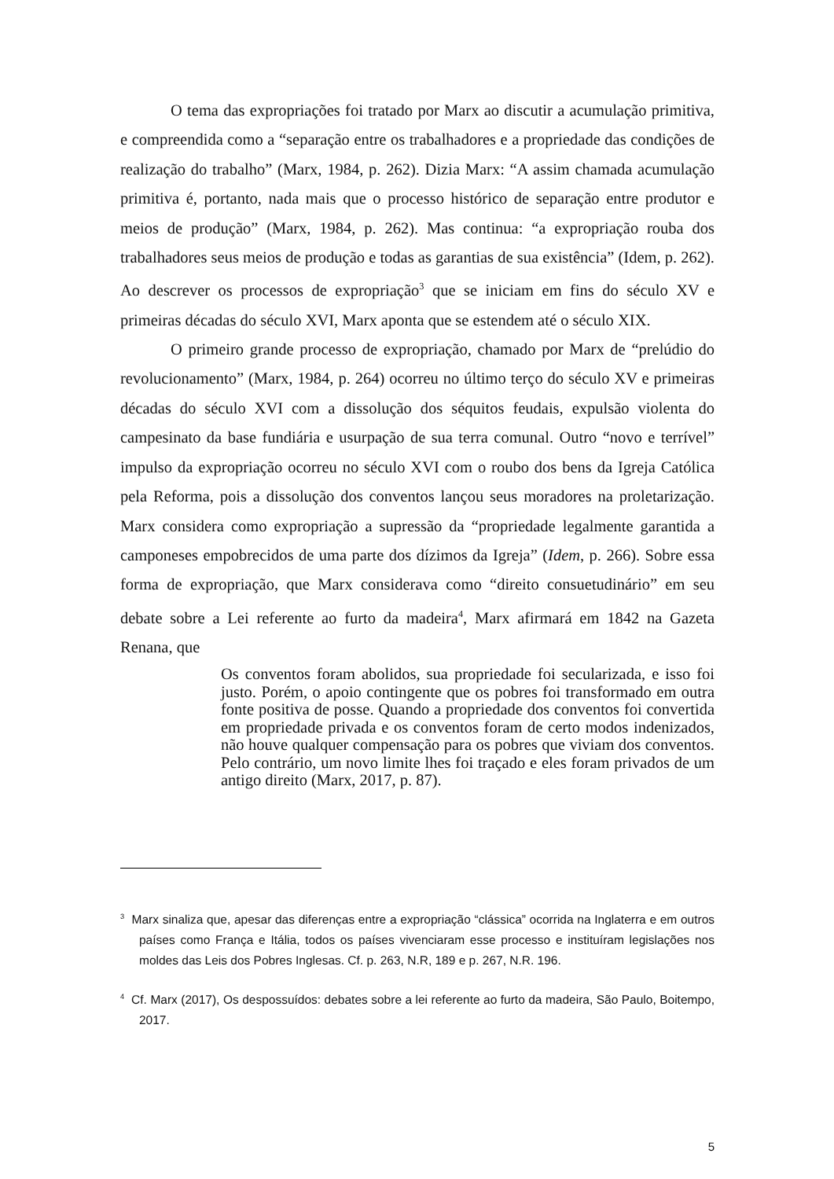O tema das expropriações foi tratado por Marx ao discutir a acumulação primitiva, e compreendida como a “separação entre os trabalhadores e a propriedade das condições de realização do trabalho” (Marx, 1984, p. 262). Dizia Marx: “A assim chamada acumulação primitiva é, portanto, nada mais que o processo histórico de separação entre produtor e meios de produção” (Marx, 1984, p. 262). Mas continua: “a expropriação rouba dos trabalhadores seus meios de produção e todas as garantias de sua existência” (Idem, p. 262). Ao descrever os processos de expropriação<sup>3</sup> que se iniciam em fins do século XV e primeiras décadas do século XVI, Marx aponta que se estendem até o século XIX.
O primeiro grande processo de expropriação, chamado por Marx de “prelúdio do revolucionamento” (Marx, 1984, p. 264) ocorreu no último terço do século XV e primeiras décadas do século XVI com a dissolução dos séquitos feudais, expulsão violenta do campesinato da base fundiária e usurpação de sua terra comunal. Outro “novo e terrível” impulso da expropriação ocorreu no século XVI com o roubo dos bens da Igreja Católica pela Reforma, pois a dissolução dos conventos lançou seus moradores na proletarização. Marx considera como expropriação a supressão da “propriedade legalmente garantida a camponeses empobrecidos de uma parte dos dízimos da Igreja” (Idem, p. 266). Sobre essa forma de expropriação, que Marx considerava como “direito consuetudinário” em seu debate sobre a Lei referente ao furto da madeira<sup>4</sup>, Marx afirmará em 1842 na Gazeta Renana, que
Os conventos foram abolidos, sua propriedade foi secularizada, e isso foi justo. Porém, o apoio contingente que os pobres foi transformado em outra fonte positiva de posse. Quando a propriedade dos conventos foi convertida em propriedade privada e os conventos foram de certo modos indenizados, não houve qualquer compensação para os pobres que viviam dos conventos. Pelo contrário, um novo limite lhes foi traçado e eles foram privados de um antigo direito (Marx, 2017, p. 87).
<sup>3</sup> Marx sinaliza que, apesar das diferenças entre a expropriação “clássica” ocorrida na Inglaterra e em outros países como França e Itália, todos os países vivenciaram esse processo e instituíram legislações nos moldes das Leis dos Pobres Inglesas. Cf. p. 263, N.R, 189 e p. 267, N.R. 196.
<sup>4</sup> Cf. Marx (2017), Os despossuídos: debates sobre a lei referente ao furto da madeira, São Paulo, Boitempo, 2017.
5